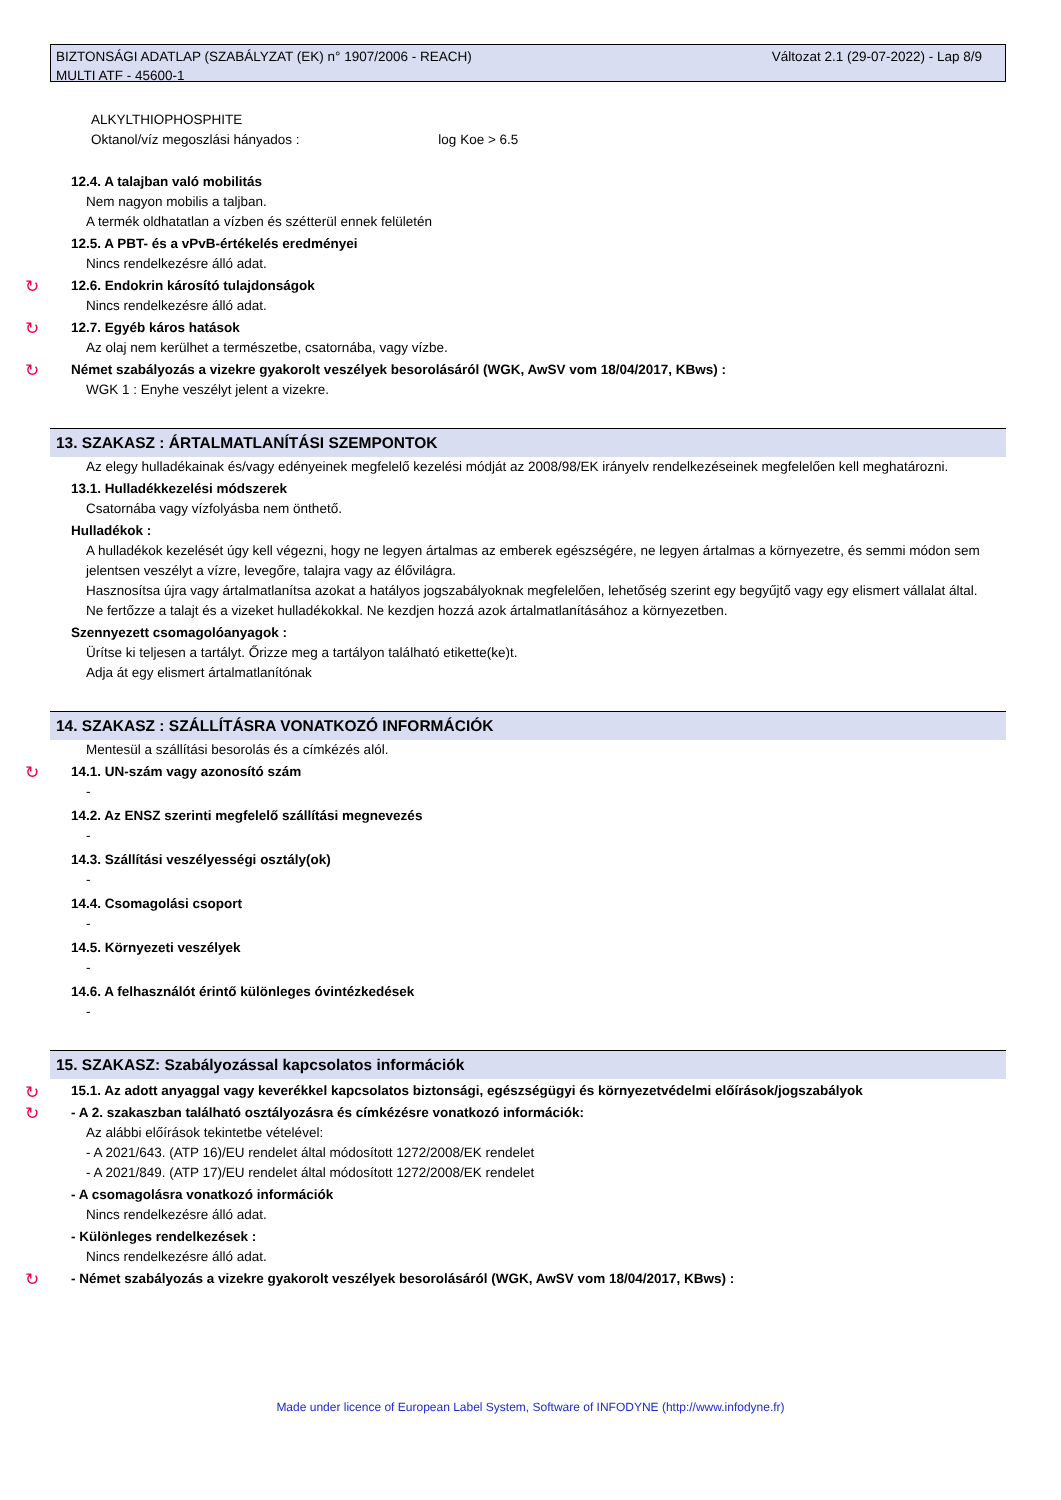Változat 2.1 (29-07-2022) - Lap 8/9 BIZTONSÁGI ADATLAP (SZABÁLYZAT (EK) n° 1907/2006 - REACH)
MULTI ATF - 45600-1
ALKYLTHIOPHOSPHITE
Oktanol/víz megoszlási hányados : log Koe > 6.5
12.4. A talajban való mobilitás
Nem nagyon mobilis a taljban.
A termék oldhatatlan a vízben és szétterül ennek felületén
12.5. A PBT- és a vPvB-értékelés eredményei
Nincs rendelkezésre álló adat.
↻
12.6. Endokrin károsító tulajdonságok
Nincs rendelkezésre álló adat.
↻
12.7. Egyéb káros hatások
Az olaj nem kerülhet a természetbe, csatornába, vagy vízbe.
↻
Német szabályozás a vizekre gyakorolt veszélyek besorolásáról (WGK, AwSV vom 18/04/2017, KBws) :
WGK 1 : Enyhe veszélyt jelent a vizekre.
13. SZAKASZ : ÁRTALMATLANÍTÁSI SZEMPONTOK
Az elegy hulladékainak és/vagy edényeinek megfelelő kezelési módját az 2008/98/EK irányelv rendelkezéseinek megfelelően kell meghatározni.
13.1. Hulladékkezelési módszerek
Csatornába vagy vízfolyásba nem önthető.
Hulladékok :
A hulladékok kezelését úgy kell végezni, hogy ne legyen ártalmas az emberek egészségére, ne legyen ártalmas a környezetre, és semmi módon sem jelentsen veszélyt a vízre, levegőre, talajra vagy az élővilágra.
Hasznosítsa újra vagy ártalmatlanítsa azokat a hatályos jogszabályoknak megfelelően, lehetőség szerint egy begyűjtő vagy egy elismert vállalat által.
Ne fertőzze a talajt és a vizeket hulladékokkal. Ne kezdjen hozzá azok ártalmatlanításához a környezetben.
Szennyezett csomagolóanyagok :
Ürítse ki teljesen a tartályt. Őrizze meg a tartályon található etikette(ke)t.
Adja át egy elismert ártalmatlanítónak
14. SZAKASZ : SZÁLLÍTÁSRA VONATKOZÓ INFORMÁCIÓK
Mentesül a szállítási besorolás és a címkézés alól.
↻
14.1. UN-szám vagy azonosító szám
-
14.2. Az ENSZ szerinti megfelelő szállítási megnevezés
-
14.3. Szállítási veszélyességi osztály(ok)
-
14.4. Csomagolási csoport
-
14.5. Környezeti veszélyek
-
14.6. A felhasználót érintő különleges óvintézkedések
-
↻
15. SZAKASZ: Szabályozással kapcsolatos információk
15.1. Az adott anyaggal vagy keverékkel kapcsolatos biztonsági, egészségügyi és környezetvédelmi előírások/jogszabályok
↻
- A 2. szakaszban található osztályozásra és címkézésre vonatkozó információk:
Az alábbi előírások tekintetbe vételével:
- A 2021/643. (ATP 16)/EU rendelet által módosított 1272/2008/EK rendelet
- A 2021/849. (ATP 17)/EU rendelet által módosított 1272/2008/EK rendelet
- A csomagolásra vonatkozó információk
Nincs rendelkezésre álló adat.
- Különleges rendelkezések :
Nincs rendelkezésre álló adat.
↻
- Német szabályozás a vizekre gyakorolt veszélyek besorolásáról (WGK, AwSV vom 18/04/2017, KBws) :
Made under licence of European Label System, Software of INFODYNE (http://www.infodyne.fr)